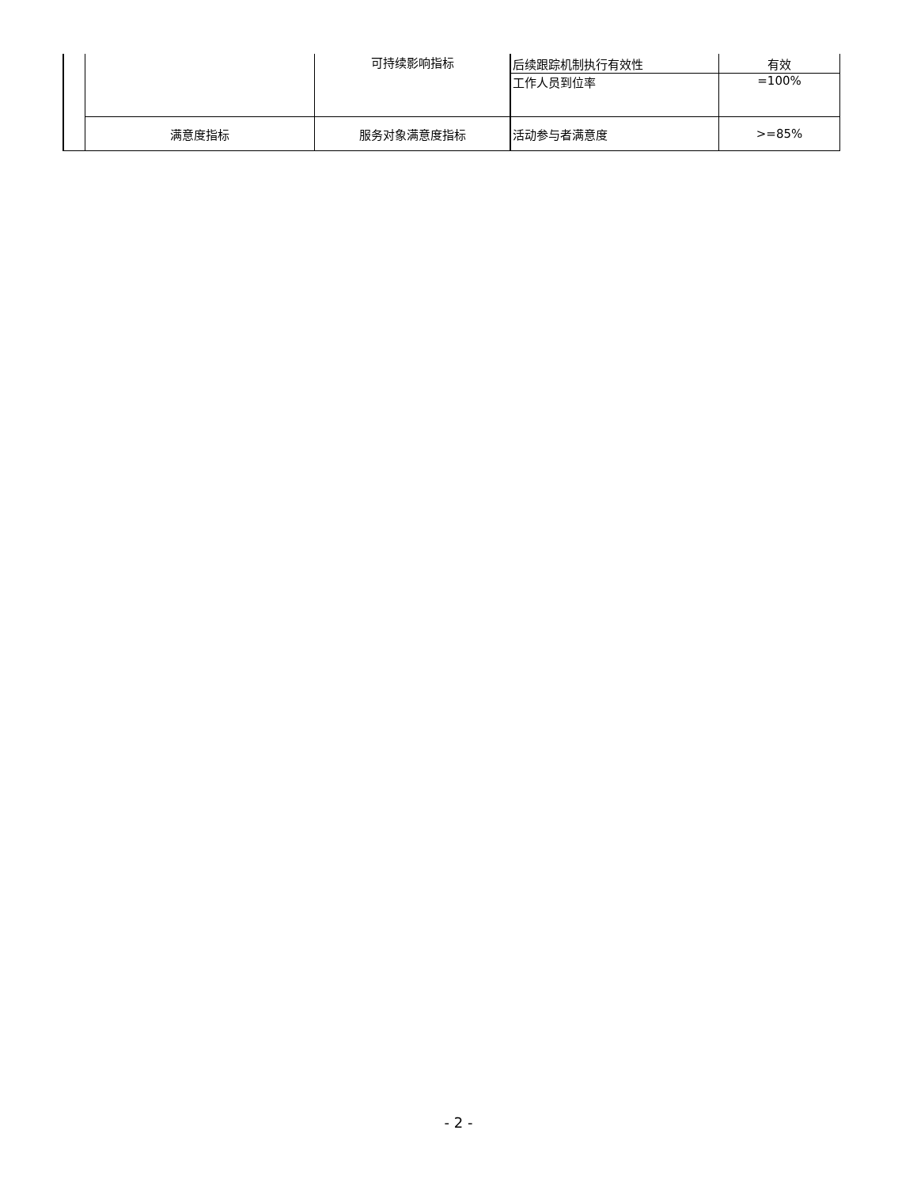| | | 可持续影响指标 | 后续跟踪机制执行有效性 | 有效 |
| | | | 工作人员到位率 | =100% |
| | 满意度指标 | 服务对象满意度指标 | 活动参与者满意度 | >=85% |
- 2 -